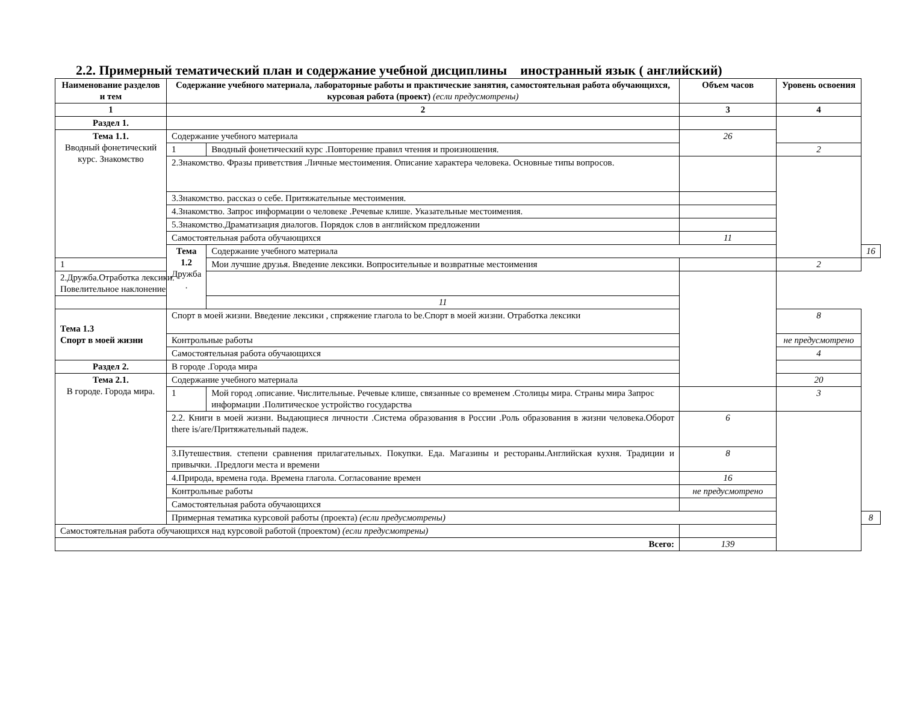2.2. Примерный тематический план и содержание учебной дисциплины иностранный язык ( английский)
| Наименование разделов и тем | Содержание учебного материала, лабораторные работы и практические занятия, самостоятельная работа обучающихся, курсовая работа (проект) (если предусмотрены) | | Объем часов | Уровень освоения | |
| --- | --- | --- | --- | --- | --- |
| 1 | 2 | | 3 | 4 | |
| Раздел 1. | | | | | |
| Тема 1.1. Вводный фонетический курс. Знакомство | Содержание учебного материала | | 26 | | |
| | 1 | Вводный фонетический курс .Повторение правил чтения и произношения. | | 2 | |
| | 2.Знакомство. Фразы приветствия .Личные местоимения. Описание характера человека. Основные типы вопросов. | | | | |
| | 3.Знакомство. рассказ о себе. Притяжательные местоимения. | | | | |
| | 4.Знакомство. Запрос информации о человеке .Речевые клише. Указательные местоимения. | | | | |
| | 5.Знакомство.Драматизация диалогов. Порядок слов в английском предложении | | | | |
| | Самостоятельная работа обучающихся | | 11 | | |
| | Тема 1.2 Дружба . | Содержание учебного материала | | | 16 |
| 1 | | Мои лучшие друзья. Введение лексики. Вопросительные и возвратные местоимения | | 2 | |
| 2.Дружба.Отработка лексики. Повелительное наклонение | | | | | |
| | | 11 | | | |
| Тема 1.3 Спорт в моей жизни | Спорт в моей жизни. Введение лексики , спряжение глагола to be.Спорт в моей жизни. Отработка лексики | | | 8 | |
| | Контрольные работы | | | не предусмотрено | |
| | Самостоятельная работа обучающихся | | | 4 | |
| Раздел 2. | В городе .Города мира | | | | |
| Тема 2.1. В городе. Города мира. | Содержание учебного материала | | | 20 | |
| | 1 | Мой город .описание. Числительные. Речевые клише, связанные со временем .Столицы мира. Страны мира Запрос информации .Политическое устройство государства | | 3 | |
| | 2.2. Книги в моей жизни. Выдающиеся личности .Система образования в России .Роль образования в жизни человека.Оборот there is/are/Притяжательный падеж. | | 6 | | |
| | 3.Путешествия. степени сравнения прилагательных. Покупки. Еда. Магазины и рестораны.Английская кухня. Традиции и привычки. .Предлоги места и времени | | 8 | | |
| | 4.Природа, времена года. Времена глагола. Согласование времен | | 16 | | |
| | Контрольные работы | | не предусмотрено | | |
| | Самостоятельная работа обучающихся | | | | |
| | Примерная тематика курсовой работы (проекта) (если предусмотрены) | | | | 8 |
| Самостоятельная работа обучающихся над курсовой работой (проектом) (если предусмотрены) | | | | | |
| Всего: | | | 139 | | |